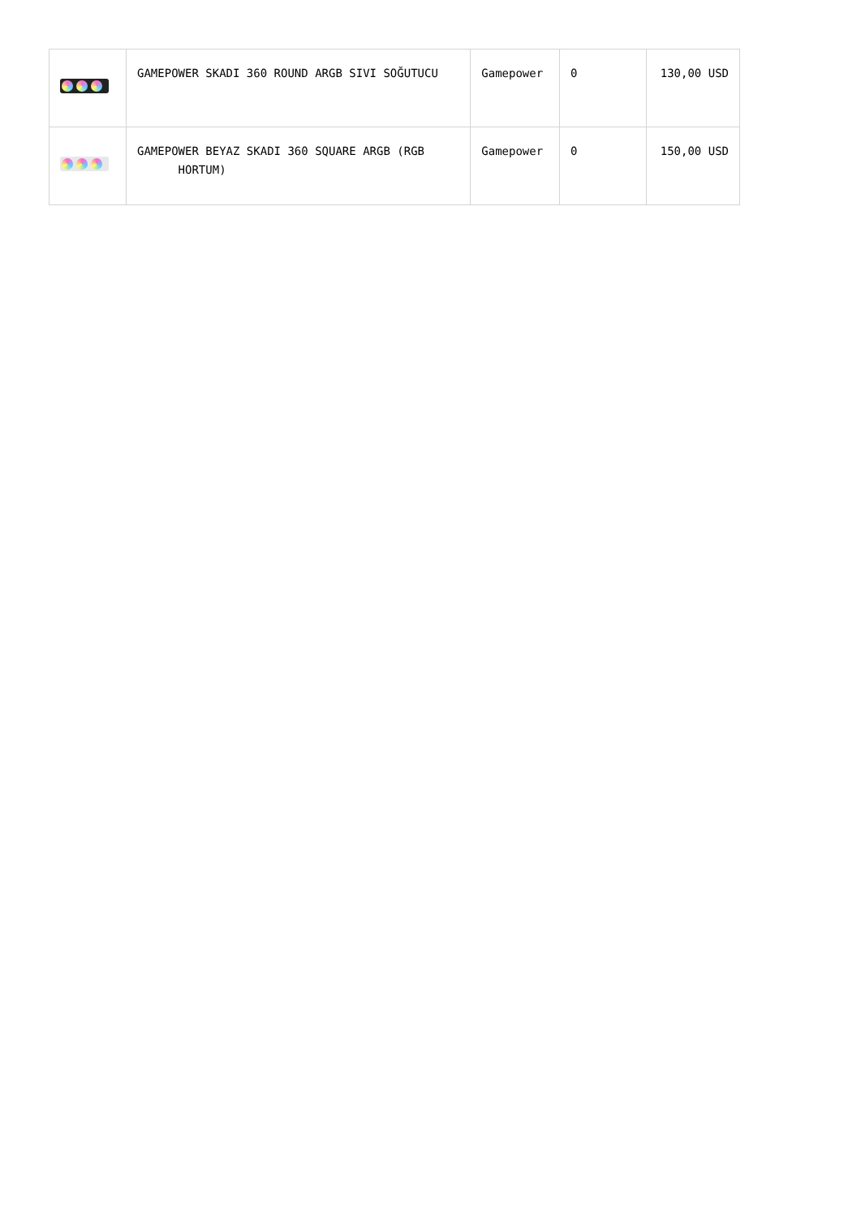| | GAMEPOWER SKADI 360 ROUND ARGB SIVI SOĞUTUCU | Gamepower | 0 | 130,00 USD |
| | GAMEPOWER BEYAZ SKADI 360 SQUARE ARGB (RGB HORTUM) | Gamepower | 0 | 150,00 USD |